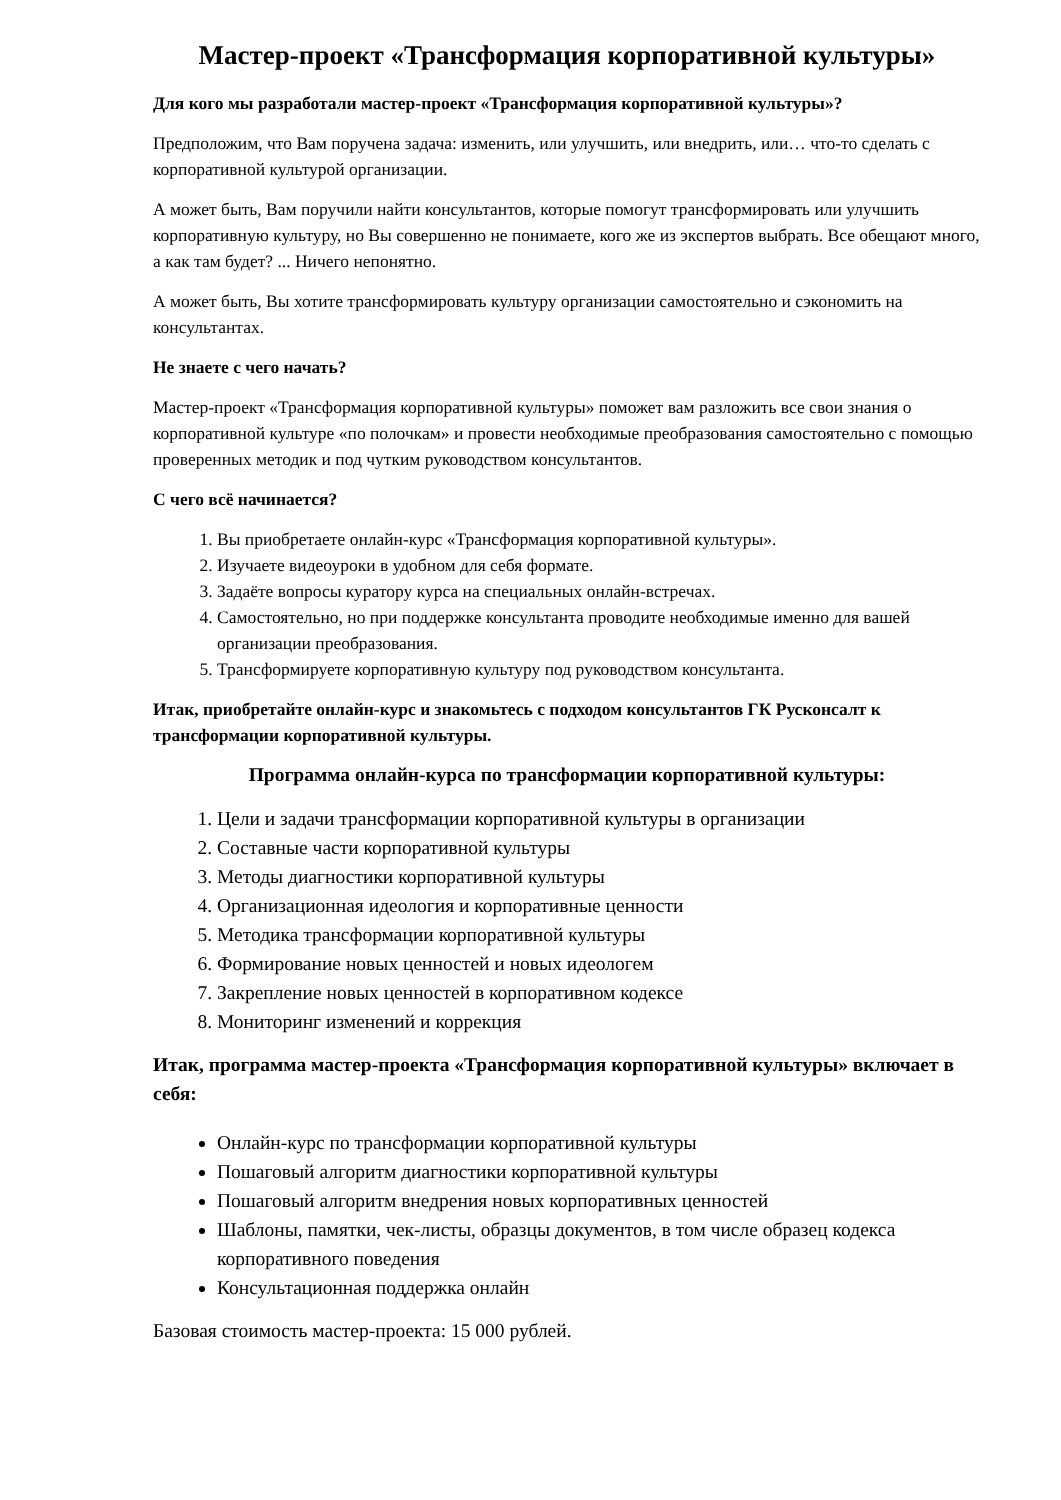Мастер-проект «Трансформация корпоративной культуры»
Для кого мы разработали мастер-проект «Трансформация корпоративной культуры»?
Предположим, что Вам поручена задача: изменить, или улучшить, или внедрить, или… что-то сделать с корпоративной культурой организации.
А может быть, Вам поручили найти консультантов, которые помогут трансформировать или улучшить корпоративную культуру, но Вы совершенно не понимаете, кого же из экспертов выбрать. Все обещают много, а как там будет? ... Ничего непонятно.
А может быть, Вы хотите трансформировать культуру организации самостоятельно и сэкономить на консультантах.
Не знаете с чего начать?
Мастер-проект «Трансформация корпоративной культуры» поможет вам разложить все свои знания о корпоративной культуре «по полочкам» и провести необходимые преобразования самостоятельно с помощью проверенных методик и под чутким руководством консультантов.
С чего всё начинается?
1. Вы приобретаете онлайн-курс «Трансформация корпоративной культуры».
2. Изучаете видеоуроки в удобном для себя формате.
3. Задаёте вопросы куратору курса на специальных онлайн-встречах.
4. Самостоятельно, но при поддержке консультанта проводите необходимые именно для вашей организации преобразования.
5. Трансформируете корпоративную культуру под руководством консультанта.
Итак, приобретайте онлайн-курс и знакомьтесь с подходом консультантов ГК Русконсалт к трансформации корпоративной культуры.
Программа онлайн-курса по трансформации корпоративной культуры:
1. Цели и задачи трансформации корпоративной культуры в организации
2. Составные части корпоративной культуры
3. Методы диагностики корпоративной культуры
4. Организационная идеология и корпоративные ценности
5. Методика трансформации корпоративной культуры
6. Формирование новых ценностей и новых идеологем
7. Закрепление новых ценностей в корпоративном кодексе
8. Мониторинг изменений и коррекция
Итак, программа мастер-проекта «Трансформация корпоративной культуры» включает в себя:
Онлайн-курс по трансформации корпоративной культуры
Пошаговый алгоритм диагностики корпоративной культуры
Пошаговый алгоритм внедрения новых корпоративных ценностей
Шаблоны, памятки, чек-листы, образцы документов, в том числе образец кодекса корпоративного поведения
Консультационная поддержка онлайн
Базовая стоимость мастер-проекта: 15 000 рублей.